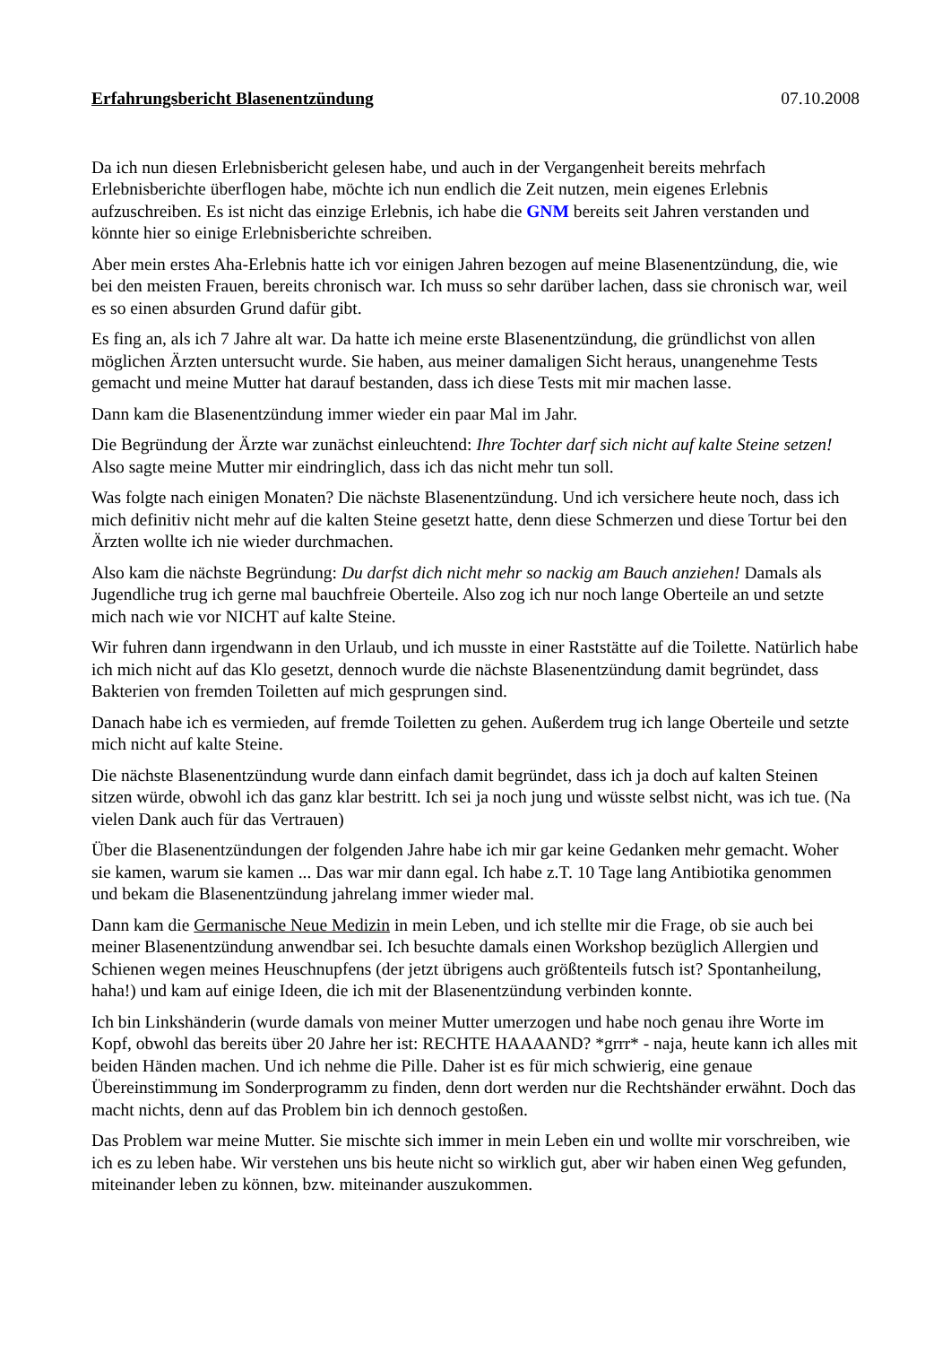Erfahrungsbericht Blasenentzündung 07.10.2008
Da ich nun diesen Erlebnisbericht gelesen habe, und auch in der Vergangenheit bereits mehrfach Erlebnisberichte überflogen habe, möchte ich nun endlich die Zeit nutzen, mein eigenes Erlebnis aufzuschreiben. Es ist nicht das einzige Erlebnis, ich habe die GNM bereits seit Jahren verstanden und könnte hier so einige Erlebnisberichte schreiben.
Aber mein erstes Aha-Erlebnis hatte ich vor einigen Jahren bezogen auf meine Blasenentzündung, die, wie bei den meisten Frauen, bereits chronisch war. Ich muss so sehr darüber lachen, dass sie chronisch war, weil es so einen absurden Grund dafür gibt.
Es fing an, als ich 7 Jahre alt war. Da hatte ich meine erste Blasenentzündung, die gründlichst von allen möglichen Ärzten untersucht wurde. Sie haben, aus meiner damaligen Sicht heraus, unangenehme Tests gemacht und meine Mutter hat darauf bestanden, dass ich diese Tests mit mir machen lasse.
Dann kam die Blasenentzündung immer wieder ein paar Mal im Jahr.
Die Begründung der Ärzte war zunächst einleuchtend: Ihre Tochter darf sich nicht auf kalte Steine setzen! Also sagte meine Mutter mir eindringlich, dass ich das nicht mehr tun soll.
Was folgte nach einigen Monaten? Die nächste Blasenentzündung. Und ich versichere heute noch, dass ich mich definitiv nicht mehr auf die kalten Steine gesetzt hatte, denn diese Schmerzen und diese Tortur bei den Ärzten wollte ich nie wieder durchmachen.
Also kam die nächste Begründung: Du darfst dich nicht mehr so nackig am Bauch anziehen! Damals als Jugendliche trug ich gerne mal bauchfreie Oberteile. Also zog ich nur noch lange Oberteile an und setzte mich nach wie vor NICHT auf kalte Steine.
Wir fuhren dann irgendwann in den Urlaub, und ich musste in einer Raststätte auf die Toilette. Natürlich habe ich mich nicht auf das Klo gesetzt, dennoch wurde die nächste Blasenentzündung damit begründet, dass Bakterien von fremden Toiletten auf mich gesprungen sind.
Danach habe ich es vermieden, auf fremde Toiletten zu gehen. Außerdem trug ich lange Oberteile und setzte mich nicht auf kalte Steine.
Die nächste Blasenentzündung wurde dann einfach damit begründet, dass ich ja doch auf kalten Steinen sitzen würde, obwohl ich das ganz klar bestritt. Ich sei ja noch jung und wüsste selbst nicht, was ich tue. (Na vielen Dank auch für das Vertrauen)
Über die Blasenentzündungen der folgenden Jahre habe ich mir gar keine Gedanken mehr gemacht. Woher sie kamen, warum sie kamen ... Das war mir dann egal. Ich habe z.T. 10 Tage lang Antibiotika genommen und bekam die Blasenentzündung jahrelang immer wieder mal.
Dann kam die Germanische Neue Medizin in mein Leben, und ich stellte mir die Frage, ob sie auch bei meiner Blasenentzündung anwendbar sei. Ich besuchte damals einen Workshop bezüglich Allergien und Schienen wegen meines Heuschnupfens (der jetzt übrigens auch größtenteils futsch ist? Spontanheilung, haha!) und kam auf einige Ideen, die ich mit der Blasenentzündung verbinden konnte.
Ich bin Linkshänderin (wurde damals von meiner Mutter umerzogen und habe noch genau ihre Worte im Kopf, obwohl das bereits über 20 Jahre her ist: RECHTE HAAAAND? *grrr* - naja, heute kann ich alles mit beiden Händen machen. Und ich nehme die Pille. Daher ist es für mich schwierig, eine genaue Übereinstimmung im Sonderprogramm zu finden, denn dort werden nur die Rechtshänder erwähnt. Doch das macht nichts, denn auf das Problem bin ich dennoch gestoßen.
Das Problem war meine Mutter. Sie mischte sich immer in mein Leben ein und wollte mir vorschreiben, wie ich es zu leben habe. Wir verstehen uns bis heute nicht so wirklich gut, aber wir haben einen Weg gefunden, miteinander leben zu können, bzw. miteinander auszukommen.